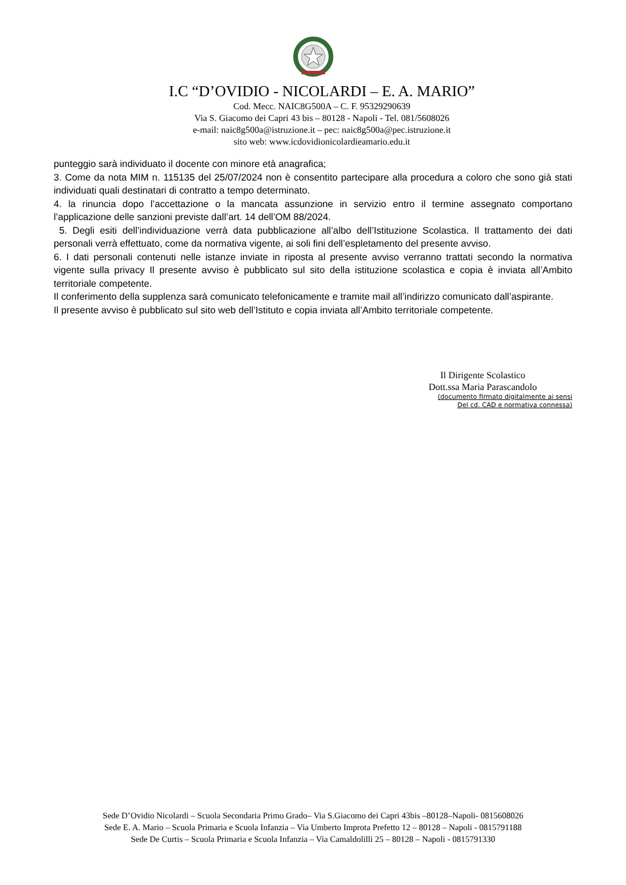I.C “D’OVIDIO - NICOLARDI – E. A. MARIO”
Cod. Mecc. NAIC8G500A – C. F. 95329290639
Via S. Giacomo dei Capri 43 bis – 80128 - Napoli - Tel. 081/5608026
e-mail: naic8g500a@istruzione.it – pec: naic8g500a@pec.istruzione.it
sito web: www.icdovidionicolardieamario.edu.it
punteggio sarà individuato il docente con minore età anagrafica;
3. Come da nota MIM n. 115135 del 25/07/2024 non è consentito partecipare alla procedura a coloro che sono già stati individuati quali destinatari di contratto a tempo determinato.
4. la rinuncia dopo l’accettazione o la mancata assunzione in servizio entro il termine assegnato comportano l’applicazione delle sanzioni previste dall’art. 14 dell’OM 88/2024.
5. Degli esiti dell’individuazione verrà data pubblicazione all’albo dell’Istituzione Scolastica. Il trattamento dei dati personali verrà effettuato, come da normativa vigente, ai soli fini dell’espletamento del presente avviso.
6. I dati personali contenuti nelle istanze inviate in riposta al presente avviso verranno trattati secondo la normativa vigente sulla privacy Il presente avviso è pubblicato sul sito della istituzione scolastica e copia è inviata all’Ambito territoriale competente.
Il conferimento della supplenza sarà comunicato telefonicamente e tramite mail all’indirizzo comunicato dall’aspirante.
Il presente avviso è pubblicato sul sito web dell’Istituto e copia inviata all’Ambito territoriale competente.
Il Dirigente Scolastico
Dott.ssa Maria Parascandolo
(documento firmato digitalmente ai sensi
Del cd. CAD e normativa connessa)
Sede D’Ovidio Nicolardi – Scuola Secondaria Primo Grado– Via S.Giacomo dei Capri 43bis –80128–Napoli- 0815608026
Sede E. A. Mario – Scuola Primaria e Scuola Infanzia – Via Umberto Improta Prefetto 12 – 80128 – Napoli - 0815791188
Sede De Curtis – Scuola Primaria e Scuola Infanzia – Via Camaldolilli 25 – 80128 – Napoli - 0815791330